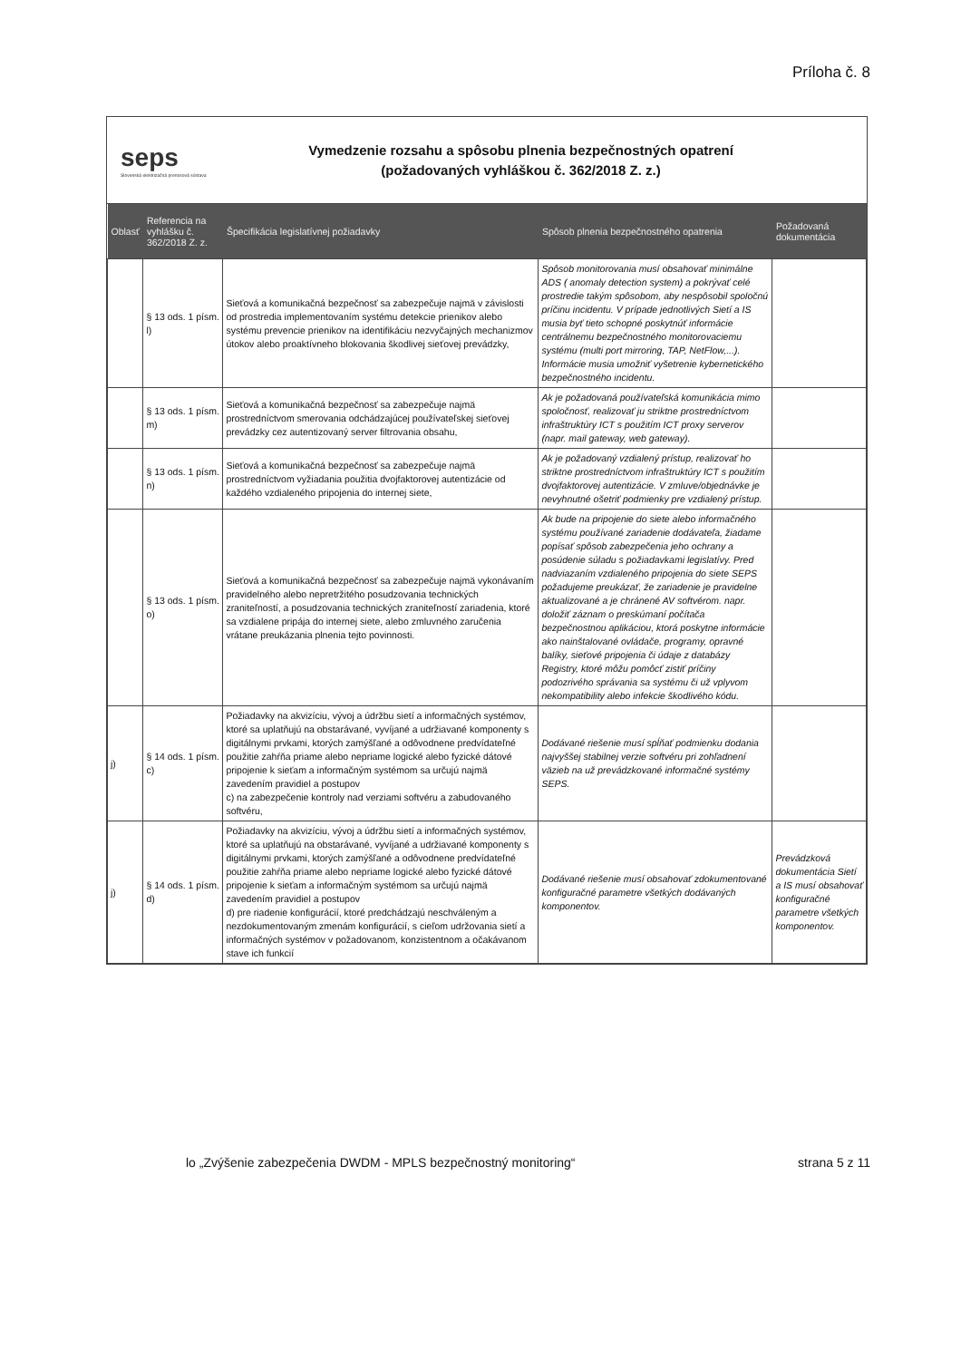Príloha č. 8
seps
Slovenská elektrizačná prenosová sústava
Vymedzenie rozsahu a spôsobu plnenia bezpečnostných opatrení
(požadovaných vyhláškou č. 362/2018 Z. z.)
| Oblasť | Referencia na vyhlášku č. 362/2018 Z. z. | Špecifikácia legislatívnej požiadavky | Spôsob plnenia bezpečnostného opatrenia | Požadovaná dokumentácia |
| --- | --- | --- | --- | --- |
| | § 13 ods. 1 písm. l) | Sieťová a komunikačná bezpečnosť sa zabezpečuje najmä v závislosti od prostredia implementovaním systému detekcie prienikov alebo systému prevencie prienikov na identifikáciu nezvyčajných mechanizmov útokov alebo proaktívneho blokovania škodlivej sieťovej prevádzky, | Spôsob monitorovania musí obsahovať minimálne ADS ( anomaly detection system) a pokrývať celé prostredie takým spôsobom, aby nespôsobil spoločnú príčinu incidentu. V prípade jednotlivých Sietí a IS musia byť tieto schopné poskytnúť informácie centrálnemu bezpečnostného monitorovaciemu systému (multi port mirroring, TAP, NetFlow,...). Informácie musia umožniť vyšetrenie kybernetického bezpečnostného incidentu. | |
| | § 13 ods. 1 písm. m) | Sieťová a komunikačná bezpečnosť sa zabezpečuje najmä prostredníctvom smerovania odchádzajúcej používateľskej sieťovej prevádzky cez autentizovaný server filtrovania obsahu, | Ak je požadovaná používateľská komunikácia mimo spoločnosť, realizovať ju striktne prostredníctvom infraštruktúry ICT s použitím ICT proxy serverov (napr. mail gateway, web gateway). | |
| | § 13 ods. 1 písm. n) | Sieťová a komunikačná bezpečnosť sa zabezpečuje najmä prostredníctvom vyžiadania použitia dvojfaktorovej autentizácie od každého vzdialeného pripojenia do internej siete, | Ak je požadovaný vzdialený prístup, realizovať ho striktne prostredníctvom infraštruktúry ICT s použitím dvojfaktorovej autentizácie. V zmluve/objednávke je nevyhnutné ošetriť podmienky pre vzdialený prístup. | |
| | § 13 ods. 1 písm. o) | Sieťová a komunikačná bezpečnosť sa zabezpečuje najmä vykonávaním pravidelného alebo nepretržitého posudzovania technických zraniteľností, a posudzovania technických zraniteľností zariadenia, ktoré sa vzdialene pripája do internej siete, alebo zmluvného zaručenia vrátane preukázania plnenia tejto povinnosti. | Ak bude na pripojenie do siete alebo informačného systému používané zariadenie dodávateľa, žiadame popísať spôsob zabezpečenia jeho ochrany a posúdenie súladu s požiadavkami legislatívy. Pred nadviazaním vzdialeného pripojenia do siete SEPS požadujeme preukázať, že zariadenie je pravidelne aktualizované a je chránené AV softvérom. napr. doložiť záznam o preskúmaní počítača bezpečnostnou aplikáciou, ktorá poskytne informácie ako nainštalované ovládače, programy, opravné balíky, sieťové pripojenia či údaje z databázy Registry, ktoré môžu pomôcť zistiť príčiny podozrivého správania sa systému či už vplyvom nekompatibility alebo infekcie škodlivého kódu. | |
| j) | § 14 ods. 1 písm. c) | Požiadavky na akvizíciu, vývoj a údržbu sietí a informačných systémov, ktoré sa uplatňujú na obstarávané, vyvíjané a udržiavané komponenty s digitálnymi prvkami, ktorých zamýšľané a odôvodnene predvídateľné použitie zahŕňa priame alebo nepriame logické alebo fyzické dátové pripojenie k sieťam a informačným systémom sa určujú najmä zavedením pravidiel a postupov c) na zabezpečenie kontroly nad verziami softvéru a zabudovaného softvéru, | Dodávané riešenie musí spĺňať podmienku dodania najvyššej stabilnej verzie softvéru pri zohľadnení väzieb na už prevádzkované informačné systémy SEPS. | |
| j) | § 14 ods. 1 písm. d) | Požiadavky na akvizíciu, vývoj a údržbu sietí a informačných systémov, ktoré sa uplatňujú na obstarávané, vyvíjané a udržiavané komponenty s digitálnymi prvkami, ktorých zamýšľané a odôvodnene predvídateľné použitie zahŕňa priame alebo nepriame logické alebo fyzické dátové pripojenie k sieťam a informačným systémom sa určujú najmä zavedením pravidiel a postupov d) pre riadenie konfigurácií, ktoré predchádzajú neschváleným a nezdokumentovaným zmenám konfigurácií, s cieľom udržovania sietí a informačných systémov v požadovanom, konzistentnom a očakávanom stave ich funkcií | Dodávané riešenie musí obsahovať zdokumentované konfiguračné parametre všetkých dodávaných komponentov. | Prevádzková dokumentácia Sietí a IS musí obsahovať konfiguračné parametre všetkých komponentov. |
lo „Zvýšenie zabezpečenia DWDM - MPLS bezpečnostný monitoring“strana 5 z 11